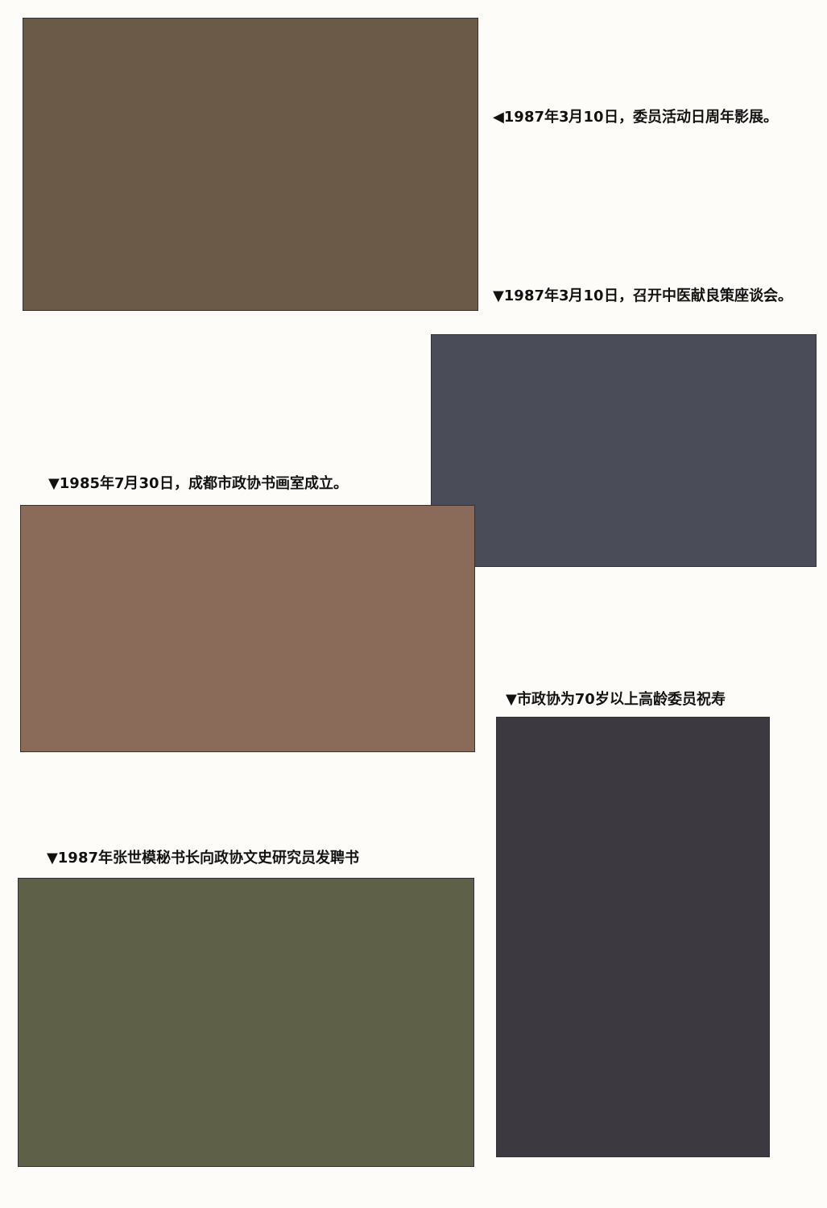◀1987年3月10日，委员活动日周年影展。
▼1987年3月10日，召开中医献良策座谈会。
▼1985年7月30日，成都市政协书画室成立。
▼市政协为70岁以上高龄委员祝寿
▼1987年张世模秘书长向政协文史研究员发聘书